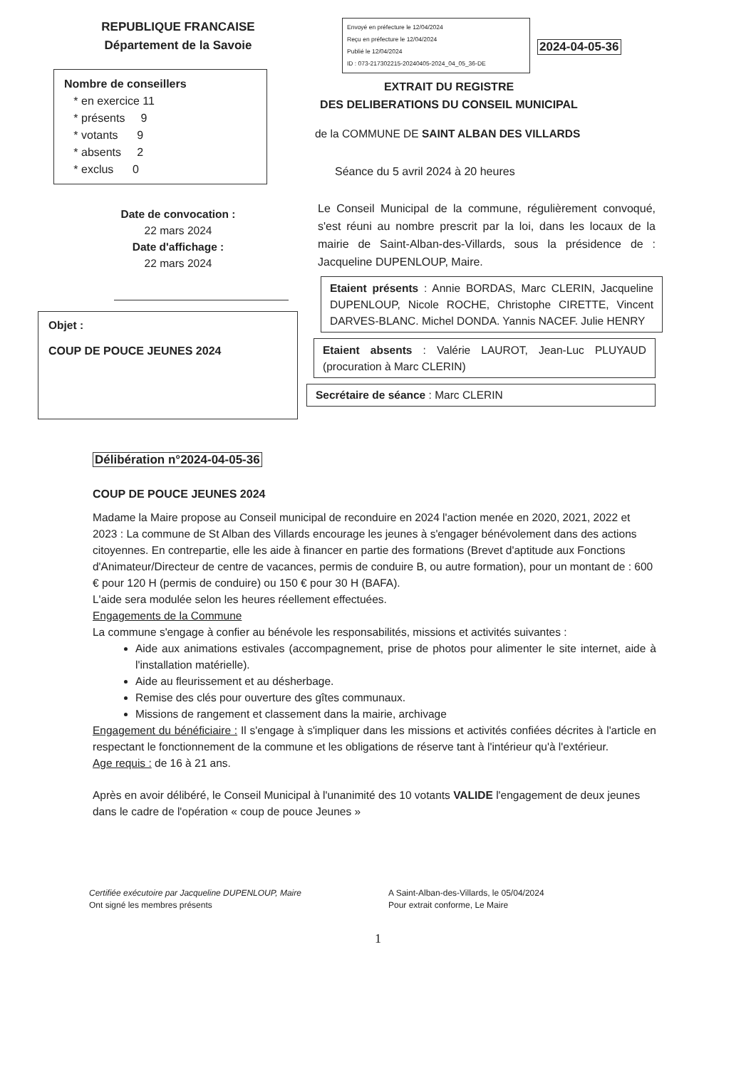REPUBLIQUE FRANCAISE
Département de la Savoie
Nombre de conseillers
* en exercice 11
* présents 9
* votants 9
* absents 2
* exclus 0
Date de convocation :
22 mars 2024
Date d'affichage :
22 mars 2024
Objet :
COUP DE POUCE JEUNES 2024
Envoyé en préfecture le 12/04/2024
Reçu en préfecture le 12/04/2024
Publié le 12/04/2024
ID : 073-217302215-20240405-2024_04_05_36-DE 2024-04-05-36
EXTRAIT DU REGISTRE
DES DELIBERATIONS DU CONSEIL MUNICIPAL
de la COMMUNE DE SAINT ALBAN DES VILLARDS
Séance du 5 avril 2024 à 20 heures
Le Conseil Municipal de la commune, régulièrement convoqué, s'est réuni au nombre prescrit par la loi, dans les locaux de la mairie de Saint-Alban-des-Villards, sous la présidence de : Jacqueline DUPENLOUP, Maire.
Etaient présents : Annie BORDAS, Marc CLERIN, Jacqueline DUPENLOUP, Nicole ROCHE, Christophe CIRETTE, Vincent DARVES-BLANC. Michel DONDA. Yannis NACEF. Julie HENRY
Etaient absents : Valérie LAUROT, Jean-Luc PLUYAUD (procuration à Marc CLERIN)
Secrétaire de séance : Marc CLERIN
Délibération n°2024-04-05-36
COUP DE POUCE JEUNES 2024
Madame la Maire propose au Conseil municipal de reconduire en 2024 l'action menée en 2020, 2021, 2022 et 2023 : La commune de St Alban des Villards encourage les jeunes à s'engager bénévolement dans des actions citoyennes. En contrepartie, elle les aide à financer en partie des formations (Brevet d'aptitude aux Fonctions d'Animateur/Directeur de centre de vacances, permis de conduire B, ou autre formation), pour un montant de : 600 € pour 120 H (permis de conduire) ou 150 € pour 30 H (BAFA).
L'aide sera modulée selon les heures réellement effectuées.
Engagements de la Commune
La commune s'engage à confier au bénévole les responsabilités, missions et activités suivantes :
Aide aux animations estivales (accompagnement, prise de photos pour alimenter le site internet, aide à l'installation matérielle).
Aide au fleurissement et au désherbage.
Remise des clés pour ouverture des gîtes communaux.
Missions de rangement et classement dans la mairie, archivage
Engagement du bénéficiaire : Il s'engage à s'impliquer dans les missions et activités confiées décrites à l'article en respectant le fonctionnement de la commune et les obligations de réserve tant à l'intérieur qu'à l'extérieur.
Age requis : de 16 à 21 ans.
Après en avoir délibéré, le Conseil Municipal à l'unanimité des 10 votants VALIDE l'engagement de deux jeunes dans le cadre de l'opération « coup de pouce Jeunes »
Certifiée exécutoire par Jacqueline DUPENLOUP, Maire
Ont signé les membres présents
A Saint-Alban-des-Villards, le 05/04/2024
Pour extrait conforme, Le Maire
1